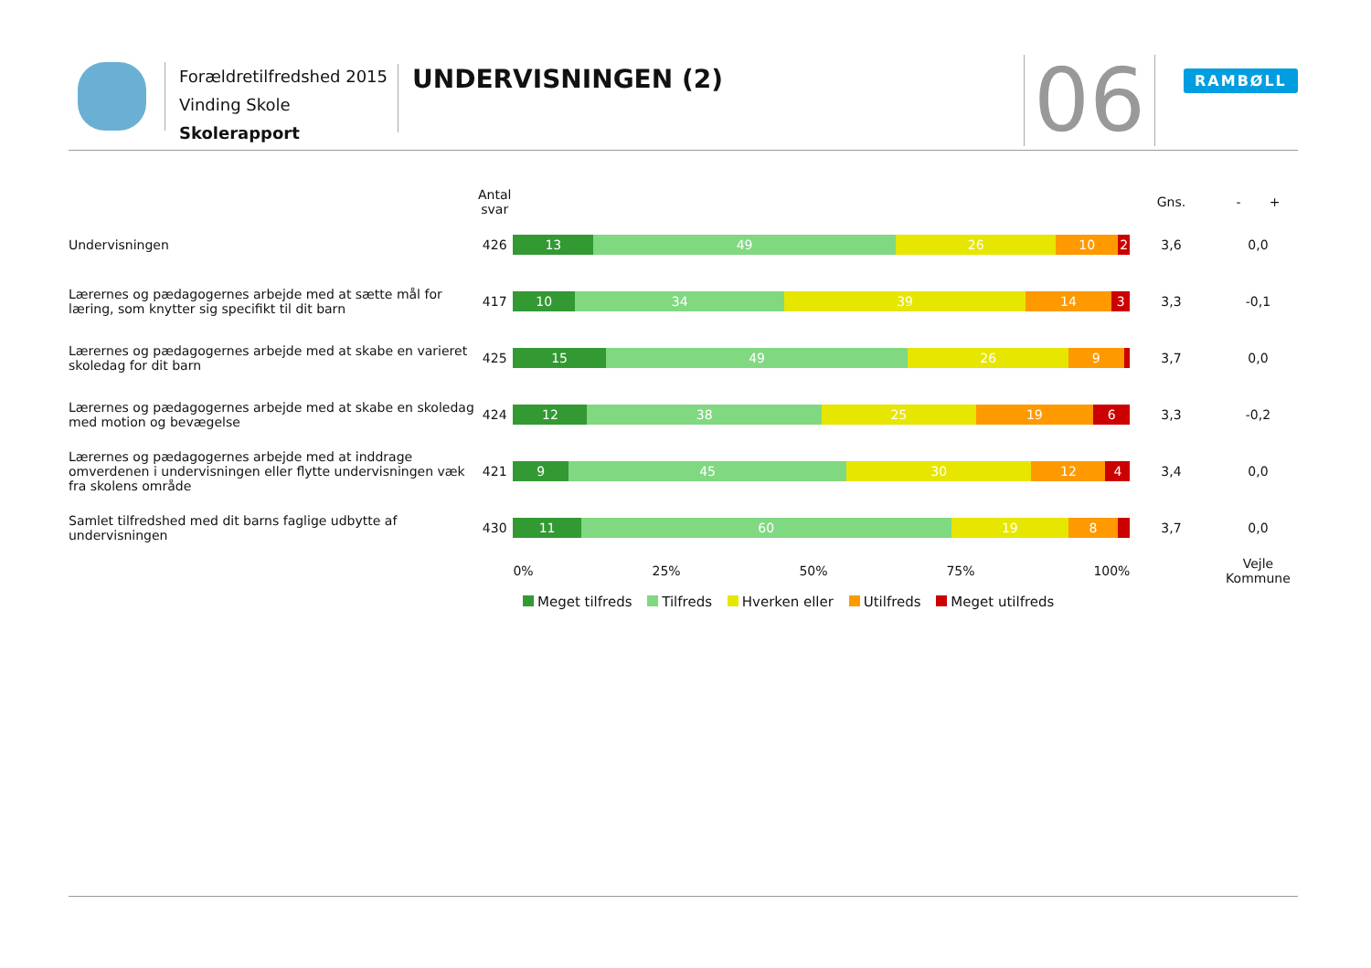Forældretilfredshed 2015
Vinding Skole
Skolerapport
UNDERVISNINGEN (2) 06 RAMBØLL
| | Antal svar | | Gns. | - + |
| --- | --- | --- | --- | --- |
| Undervisningen | 426 | 13 49 26 10 2 | 3,6 | 0,0 |
| Lærernes og pædagogernes arbejde med at sætte mål for læring, som knytter sig specifikt til dit barn | 417 | 10 34 39 14 3 | 3,3 | -0,1 |
| Lærernes og pædagogernes arbejde med at skabe en varieret skoledag for dit barn | 425 | 15 49 26 9 | 3,7 | 0,0 |
| Lærernes og pædagogernes arbejde med at skabe en skoledag med motion og bevægelse | 424 | 12 38 25 19 6 | 3,3 | -0,2 |
| Lærernes og pædagogernes arbejde med at inddrage omverdenen i undervisningen eller flytte undervisningen væk fra skolens område | 421 | 9 45 30 12 4 | 3,4 | 0,0 |
| Samlet tilfredshed med dit barns faglige udbytte af undervisningen | 430 | 11 60 19 8 | 3,7 | 0,0 |
| | | 0% 25% 50% 75% 100% | | Vejle Kommune |
Meget tilfreds Tilfreds Hverken eller Utilfreds Meget utilfreds